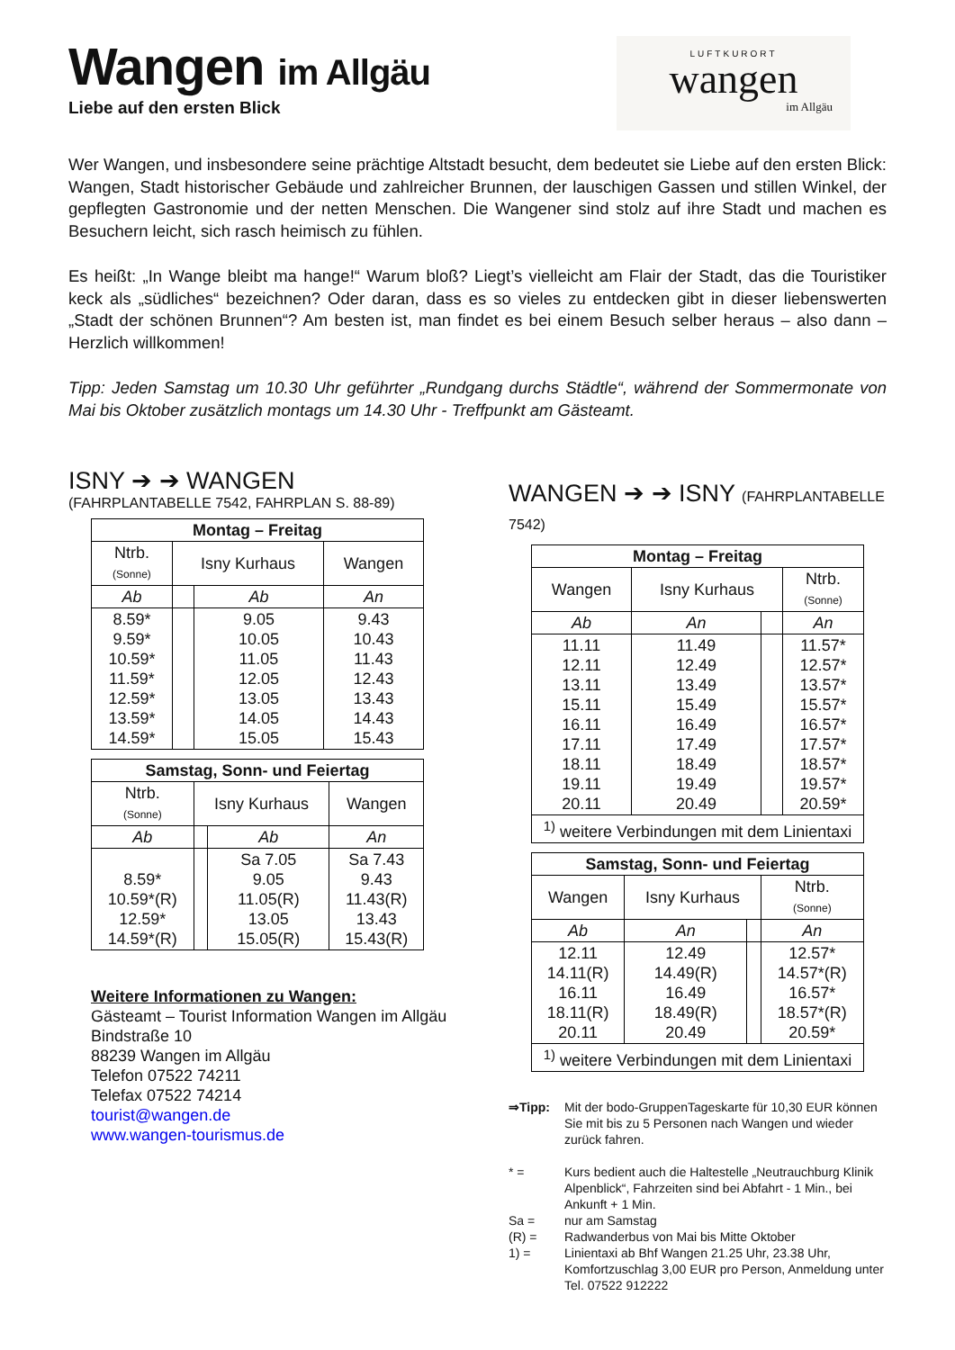Wangen im Allgäu
Liebe auf den ersten Blick
LUFTKURORT
wangen
im Allgäu
Wer Wangen, und insbesondere seine prächtige Altstadt besucht, dem bedeutet sie Liebe auf den ersten Blick: Wangen, Stadt historischer Gebäude und zahlreicher Brunnen, der lauschigen Gassen und stillen Winkel, der gepflegten Gastronomie und der netten Menschen. Die Wangener sind stolz auf ihre Stadt und machen es Besuchern leicht, sich rasch heimisch zu fühlen.
Es heißt: „In Wange bleibt ma hange!“ Warum bloß? Liegt’s vielleicht am Flair der Stadt, das die Touristiker keck als „südliches“ bezeichnen? Oder daran, dass es so vieles zu entdecken gibt in dieser liebenswerten „Stadt der schönen Brunnen“? Am besten ist, man findet es bei einem Besuch selber heraus – also dann – Herzlich willkommen!
Tipp: Jeden Samstag um 10.30 Uhr geführter „Rundgang durchs Städtle“, während der Sommermonate von Mai bis Oktober zusätzlich montags um 14.30 Uhr - Treffpunkt am Gästeamt.
ISNY ➔ ➔ WANGEN
(FAHRPLANTABELLE 7542, FAHRPLAN S. 88-89)
| Montag – Freitag | | | |
| --- | --- | --- | --- |
| Ntrb. (Sonne) | Isny Kurhaus | | Wangen |
| Ab | | Ab | An |
| 8.59* 9.59* 10.59* 11.59* 12.59* 13.59* 14.59* | | 9.05 10.05 11.05 12.05 13.05 14.05 15.05 | 9.43 10.43 11.43 12.43 13.43 14.43 15.43 |
| Samstag, Sonn- und Feiertag | | | |
| --- | --- | --- | --- |
| Ntrb. (Sonne) | Isny Kurhaus | | Wangen |
| Ab | | Ab | An |
| 8.59* 10.59*(R) 12.59* 14.59*(R) | | Sa 7.05 9.05 11.05(R) 13.05 15.05(R) | Sa 7.43 9.43 11.43(R) 13.43 15.43(R) |
Weitere Informationen zu Wangen:
Gästeamt – Tourist Information Wangen im Allgäu
Bindstraße 10
88239 Wangen im Allgäu
Telefon 07522 74211
Telefax 07522 74214
tourist@wangen.de
www.wangen-tourismus.de
WANGEN ➔ ➔ ISNY (FAHRPLANTABELLE 7542)
| Montag – Freitag | | | |
| --- | --- | --- | --- |
| Wangen | Isny Kurhaus | | Ntrb. (Sonne) |
| Ab | An | | An |
| 11.11 12.11 13.11 15.11 16.11 17.11 18.11 19.11 20.11 | 11.49 12.49 13.49 15.49 16.49 17.49 18.49 19.49 20.49 | | 11.57* 12.57* 13.57* 15.57* 16.57* 17.57* 18.57* 19.57* 20.59* |
| <sup>1)</sup> weitere Verbindungen mit dem Linientaxi | | | |
| Samstag, Sonn- und Feiertag | | | |
| --- | --- | --- | --- |
| Wangen | Isny Kurhaus | | Ntrb. (Sonne) |
| Ab | An | | An |
| 12.11 14.11(R) 16.11 18.11(R) 20.11 | 12.49 14.49(R) 16.49 18.49(R) 20.49 | | 12.57* 14.57*(R) 16.57* 18.57*(R) 20.59* |
| <sup>1)</sup> weitere Verbindungen mit dem Linientaxi | | | |
⇒Tipp: Mit der bodo-GruppenTageskarte für 10,30 EUR können Sie mit bis zu 5 Personen nach Wangen und wieder zurück fahren.
* = Kurs bedient auch die Haltestelle „Neutrauchburg Klinik Alpenblick“, Fahrzeiten sind bei Abfahrt - 1 Min., bei Ankunft + 1 Min.
Sa = nur am Samstag
(R) = Radwanderbus von Mai bis Mitte Oktober
1) = Linientaxi ab Bhf Wangen 21.25 Uhr, 23.38 Uhr, Komfortzuschlag 3,00 EUR pro Person, Anmeldung unter Tel. 07522 912222